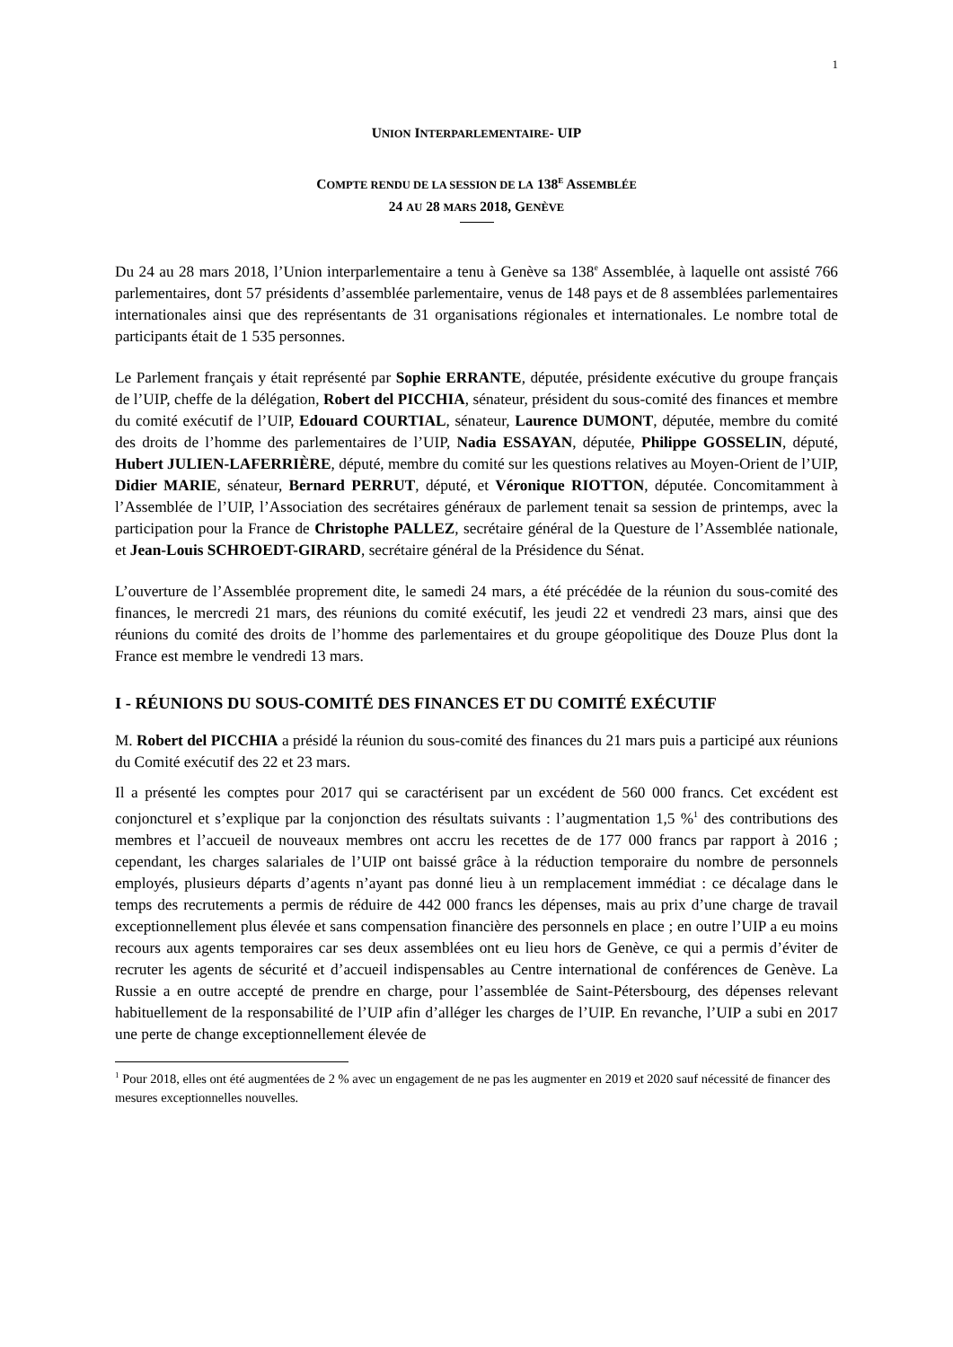1
UNION INTERPARLEMENTAIRE- UIP
COMPTE RENDU DE LA SESSION DE LA 138<sup>E</sup> ASSEMBLÉE
24 AU 28 MARS 2018, GENÈVE
Du 24 au 28 mars 2018, l’Union interparlementaire a tenu à Genève sa 138<sup>e</sup> Assemblée, à laquelle ont assisté 766 parlementaires, dont 57 présidents d’assemblée parlementaire, venus de 148 pays et de 8 assemblées parlementaires internationales ainsi que des représentants de 31 organisations régionales et internationales. Le nombre total de participants était de 1 535 personnes.
Le Parlement français y était représenté par Sophie ERRANTE, députée, présidente exécutive du groupe français de l’UIP, cheffe de la délégation, Robert del PICCHIA, sénateur, président du sous-comité des finances et membre du comité exécutif de l’UIP, Edouard COURTIAL, sénateur, Laurence DUMONT, députée, membre du comité des droits de l’homme des parlementaires de l’UIP, Nadia ESSAYAN, députée, Philippe GOSSELIN, député, Hubert JULIEN-LAFERRIÈRE, député, membre du comité sur les questions relatives au Moyen-Orient de l’UIP, Didier MARIE, sénateur, Bernard PERRUT, député, et Véronique RIOTTON, députée. Concomitamment à l’Assemblée de l’UIP, l’Association des secrétaires généraux de parlement tenait sa session de printemps, avec la participation pour la France de Christophe PALLEZ, secrétaire général de la Questure de l’Assemblée nationale, et Jean-Louis SCHROEDT-GIRARD, secrétaire général de la Présidence du Sénat.
L’ouverture de l’Assemblée proprement dite, le samedi 24 mars, a été précédée de la réunion du sous-comité des finances, le mercredi 21 mars, des réunions du comité exécutif, les jeudi 22 et vendredi 23 mars, ainsi que des réunions du comité des droits de l’homme des parlementaires et du groupe géopolitique des Douze Plus dont la France est membre le vendredi 13 mars.
I - RÉUNIONS DU SOUS-COMITÉ DES FINANCES ET DU COMITÉ EXÉCUTIF
M. Robert del PICCHIA a présidé la réunion du sous-comité des finances du 21 mars puis a participé aux réunions du Comité exécutif des 22 et 23 mars.
Il a présenté les comptes pour 2017 qui se caractérisent par un excédent de 560 000 francs. Cet excédent est conjoncturel et s’explique par la conjonction des résultats suivants : l’augmentation 1,5 %<sup>1</sup> des contributions des membres et l’accueil de nouveaux membres ont accru les recettes de de 177 000 francs par rapport à 2016 ; cependant, les charges salariales de l’UIP ont baissé grâce à la réduction temporaire du nombre de personnels employés, plusieurs départs d’agents n’ayant pas donné lieu à un remplacement immédiat : ce décalage dans le temps des recrutements a permis de réduire de 442 000 francs les dépenses, mais au prix d’une charge de travail exceptionnellement plus élevée et sans compensation financière des personnels en place ; en outre l’UIP a eu moins recours aux agents temporaires car ses deux assemblées ont eu lieu hors de Genève, ce qui a permis d’éviter de recruter les agents de sécurité et d’accueil indispensables au Centre international de conférences de Genève. La Russie a en outre accepté de prendre en charge, pour l’assemblée de Saint-Pétersbourg, des dépenses relevant habituellement de la responsabilité de l’UIP afin d’alléger les charges de l’UIP. En revanche, l’UIP a subi en 2017 une perte de change exceptionnellement élevée de
<sup>1</sup> Pour 2018, elles ont été augmentées de 2 % avec un engagement de ne pas les augmenter en 2019 et 2020 sauf nécessité de financer des mesures exceptionnelles nouvelles.